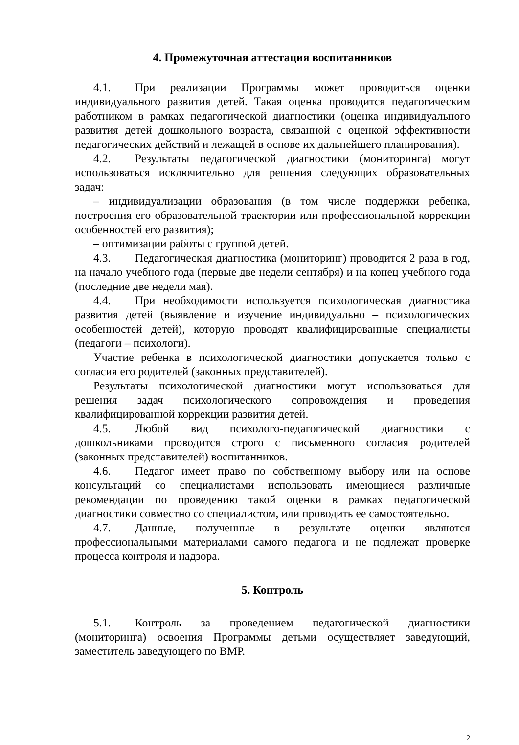4. Промежуточная аттестация воспитанников
4.1. При реализации Программы может проводиться оценки индивидуального развития детей. Такая оценка проводится педагогическим работником в рамках педагогической диагностики (оценка индивидуального развития детей дошкольного возраста, связанной с оценкой эффективности педагогических действий и лежащей в основе их дальнейшего планирования).
4.2. Результаты педагогической диагностики (мониторинга) могут использоваться исключительно для решения следующих образовательных задач:
– индивидуализации образования (в том числе поддержки ребенка, построения его образовательной траектории или профессиональной коррекции особенностей его развития);
– оптимизации работы с группой детей.
4.3. Педагогическая диагностика (мониторинг) проводится 2 раза в год, на начало учебного года (первые две недели сентября) и на конец учебного года (последние две недели мая).
4.4. При необходимости используется психологическая диагностика развития детей (выявление и изучение индивидуально – психологических особенностей детей), которую проводят квалифицированные специалисты (педагоги – психологи).
Участие ребенка в психологической диагностики допускается только с согласия его родителей (законных представителей).
Результаты психологической диагностики могут использоваться для решения задач психологического сопровождения и проведения квалифицированной коррекции развития детей.
4.5. Любой вид психолого-педагогической диагностики с дошкольниками проводится строго с письменного согласия родителей (законных представителей) воспитанников.
4.6. Педагог имеет право по собственному выбору или на основе консультаций со специалистами использовать имеющиеся различные рекомендации по проведению такой оценки в рамках педагогической диагностики совместно со специалистом, или проводить ее самостоятельно.
4.7. Данные, полученные в результате оценки являются профессиональными материалами самого педагога и не подлежат проверке процесса контроля и надзора.
5. Контроль
5.1. Контроль за проведением педагогической диагностики (мониторинга) освоения Программы детьми осуществляет заведующий, заместитель заведующего по ВМР.
2